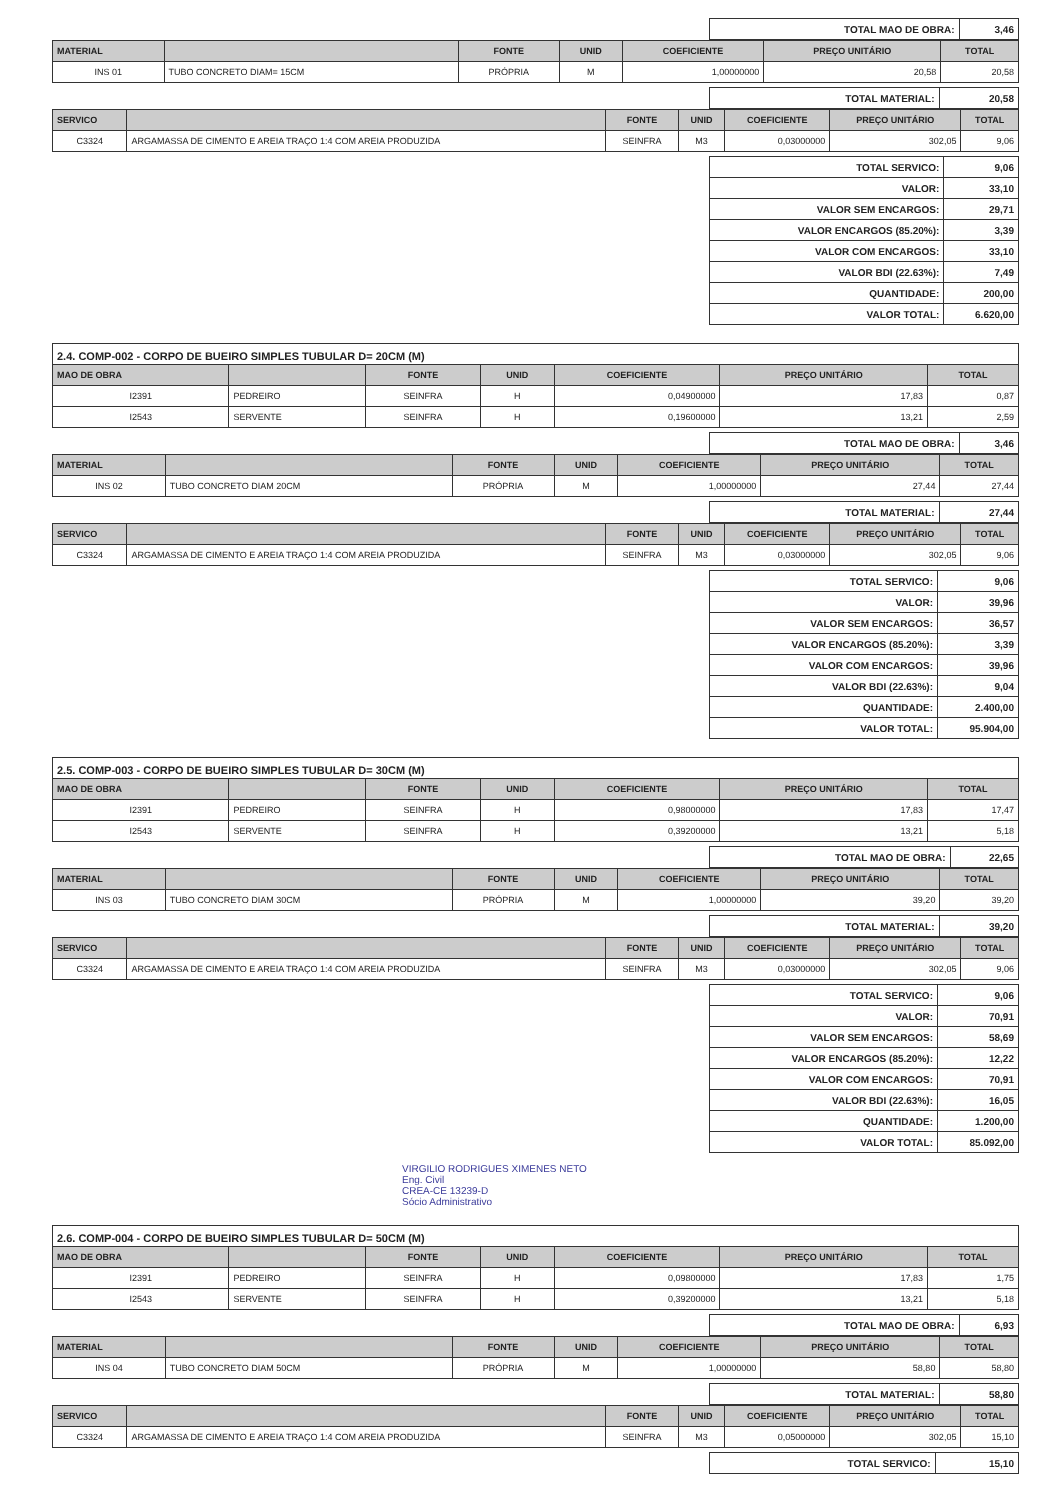| TOTAL MAO DE OBRA: | 3,46 |
| MATERIAL | | FONTE | UNID | COEFICIENTE | PREÇO UNITÁRIO | TOTAL |
| --- | --- | --- | --- | --- | --- | --- |
| INS 01 | TUBO CONCRETO DIAM= 15CM | PRÓPRIA | M | 1,00000000 | 20,58 | 20,58 |
| TOTAL MATERIAL: | 20,58 |
| SERVICO | | FONTE | UNID | COEFICIENTE | PREÇO UNITÁRIO | TOTAL |
| --- | --- | --- | --- | --- | --- | --- |
| C3324 | ARGAMASSA DE CIMENTO E AREIA TRAÇO 1:4 COM AREIA PRODUZIDA | SEINFRA | M3 | 0,03000000 | 302,05 | 9,06 |
| TOTAL SERVICO: | 9,06 |
| VALOR: | 33,10 |
| VALOR SEM ENCARGOS: | 29,71 |
| VALOR ENCARGOS (85.20%): | 3,39 |
| VALOR COM ENCARGOS: | 33,10 |
| VALOR BDI (22.63%): | 7,49 |
| QUANTIDADE: | 200,00 |
| VALOR TOTAL: | 6.620,00 |
2.4. COMP-002 - CORPO DE BUEIRO SIMPLES TUBULAR D= 20CM (M)
| MAO DE OBRA | | FONTE | UNID | COEFICIENTE | PREÇO UNITÁRIO | TOTAL |
| --- | --- | --- | --- | --- | --- | --- |
| I2391 | PEDREIRO | SEINFRA | H | 0,04900000 | 17,83 | 0,87 |
| I2543 | SERVENTE | SEINFRA | H | 0,19600000 | 13,21 | 2,59 |
| TOTAL MAO DE OBRA: | 3,46 |
| MATERIAL | | FONTE | UNID | COEFICIENTE | PREÇO UNITÁRIO | TOTAL |
| --- | --- | --- | --- | --- | --- | --- |
| INS 02 | TUBO CONCRETO DIAM 20CM | PRÓPRIA | M | 1,00000000 | 27,44 | 27,44 |
| TOTAL MATERIAL: | 27,44 |
| SERVICO | | FONTE | UNID | COEFICIENTE | PREÇO UNITÁRIO | TOTAL |
| --- | --- | --- | --- | --- | --- | --- |
| C3324 | ARGAMASSA DE CIMENTO E AREIA TRAÇO 1:4 COM AREIA PRODUZIDA | SEINFRA | M3 | 0,03000000 | 302,05 | 9,06 |
| TOTAL SERVICO: | 9,06 |
| VALOR: | 39,96 |
| VALOR SEM ENCARGOS: | 36,57 |
| VALOR ENCARGOS (85.20%): | 3,39 |
| VALOR COM ENCARGOS: | 39,96 |
| VALOR BDI (22.63%): | 9,04 |
| QUANTIDADE: | 2.400,00 |
| VALOR TOTAL: | 95.904,00 |
2.5. COMP-003 - CORPO DE BUEIRO SIMPLES TUBULAR D= 30CM (M)
| MAO DE OBRA | | FONTE | UNID | COEFICIENTE | PREÇO UNITÁRIO | TOTAL |
| --- | --- | --- | --- | --- | --- | --- |
| I2391 | PEDREIRO | SEINFRA | H | 0,98000000 | 17,83 | 17,47 |
| I2543 | SERVENTE | SEINFRA | H | 0,39200000 | 13,21 | 5,18 |
| TOTAL MAO DE OBRA: | 22,65 |
| MATERIAL | | FONTE | UNID | COEFICIENTE | PREÇO UNITÁRIO | TOTAL |
| --- | --- | --- | --- | --- | --- | --- |
| INS 03 | TUBO CONCRETO DIAM 30CM | PRÓPRIA | M | 1,00000000 | 39,20 | 39,20 |
| TOTAL MATERIAL: | 39,20 |
| SERVICO | | FONTE | UNID | COEFICIENTE | PREÇO UNITÁRIO | TOTAL |
| --- | --- | --- | --- | --- | --- | --- |
| C3324 | ARGAMASSA DE CIMENTO E AREIA TRAÇO 1:4 COM AREIA PRODUZIDA | SEINFRA | M3 | 0,03000000 | 302,05 | 9,06 |
| TOTAL SERVICO: | 9,06 |
| VALOR: | 70,91 |
| VALOR SEM ENCARGOS: | 58,69 |
| VALOR ENCARGOS (85.20%): | 12,22 |
| VALOR COM ENCARGOS: | 70,91 |
| VALOR BDI (22.63%): | 16,05 |
| QUANTIDADE: | 1.200,00 |
| VALOR TOTAL: | 85.092,00 |
VIRGILIO RODRIGUES XIMENES NETO
Eng. Civil
CREA-CE 13239-D
Sócio Administrativo
2.6. COMP-004 - CORPO DE BUEIRO SIMPLES TUBULAR D= 50CM (M)
| MAO DE OBRA | | FONTE | UNID | COEFICIENTE | PREÇO UNITÁRIO | TOTAL |
| --- | --- | --- | --- | --- | --- | --- |
| I2391 | PEDREIRO | SEINFRA | H | 0,09800000 | 17,83 | 1,75 |
| I2543 | SERVENTE | SEINFRA | H | 0,39200000 | 13,21 | 5,18 |
| TOTAL MAO DE OBRA: | 6,93 |
| MATERIAL | | FONTE | UNID | COEFICIENTE | PREÇO UNITÁRIO | TOTAL |
| --- | --- | --- | --- | --- | --- | --- |
| INS 04 | TUBO CONCRETO DIAM 50CM | PRÓPRIA | M | 1,00000000 | 58,80 | 58,80 |
| TOTAL MATERIAL: | 58,80 |
| SERVICO | | FONTE | UNID | COEFICIENTE | PREÇO UNITÁRIO | TOTAL |
| --- | --- | --- | --- | --- | --- | --- |
| C3324 | ARGAMASSA DE CIMENTO E AREIA TRAÇO 1:4 COM AREIA PRODUZIDA | SEINFRA | M3 | 0,05000000 | 302,05 | 15,10 |
| TOTAL SERVICO: | 15,10 |